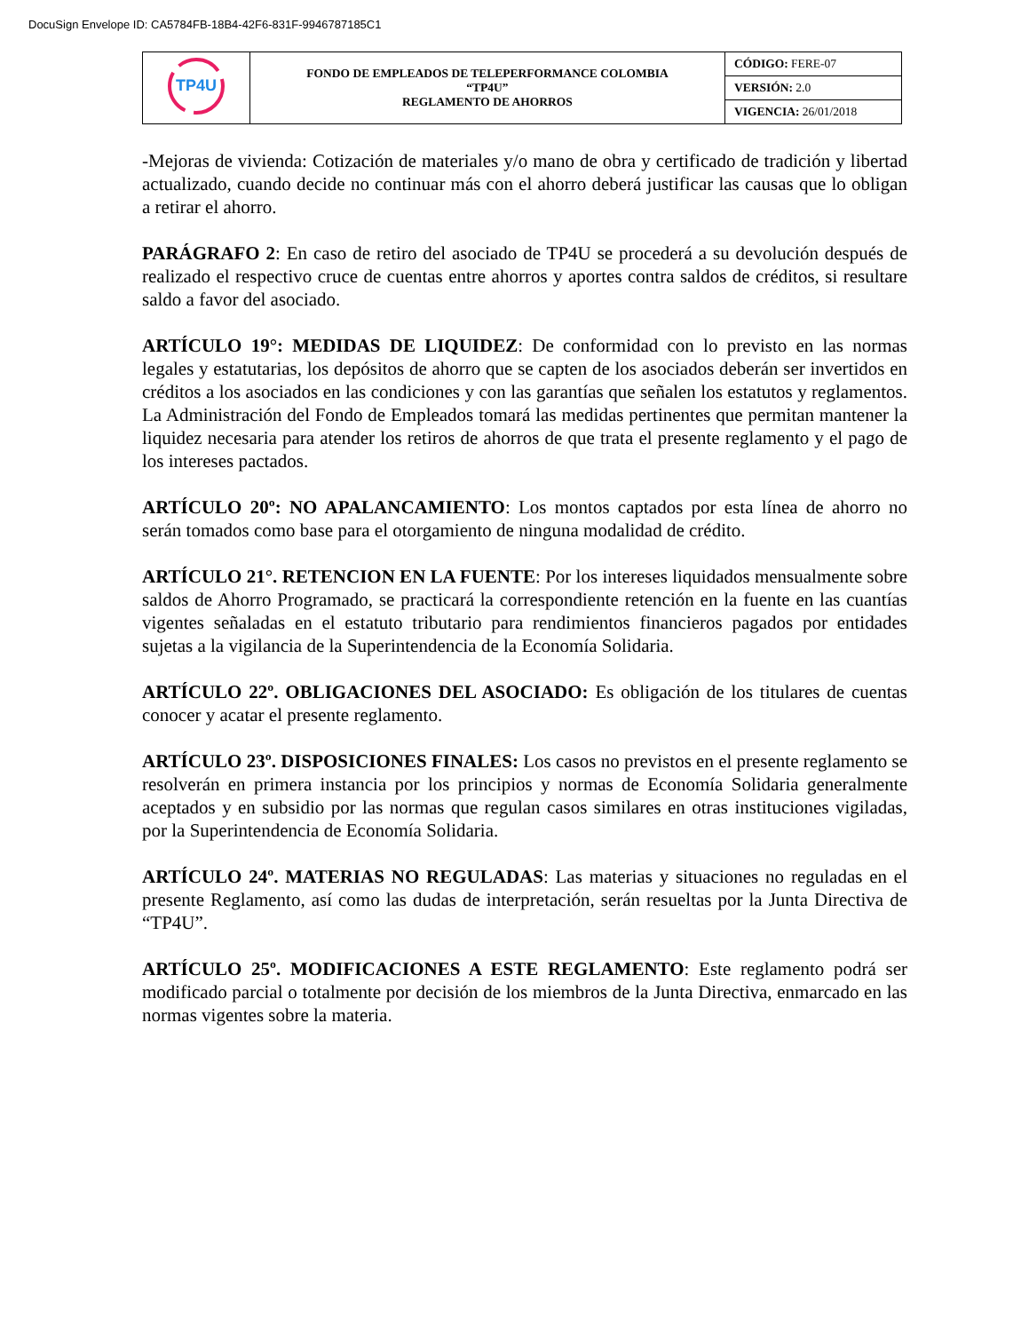DocuSign Envelope ID: CA5784FB-18B4-42F6-831F-9946787185C1
| TP4U | FONDO DE EMPLEADOS DE TELEPERFORMANCE COLOMBIA “TP4U” REGLAMENTO DE AHORROS | CÓDIGO: FERE-07 |
| | | VERSIÓN: 2.0 |
| | | VIGENCIA: 26/01/2018 |
-Mejoras de vivienda: Cotización de materiales y/o mano de obra y certificado de tradición y libertad actualizado, cuando decide no continuar más con el ahorro deberá justificar las causas que lo obligan a retirar el ahorro.
PARÁGRAFO 2: En caso de retiro del asociado de TP4U se procederá a su devolución después de realizado el respectivo cruce de cuentas entre ahorros y aportes contra saldos de créditos, si resultare saldo a favor del asociado.
ARTÍCULO 19°: MEDIDAS DE LIQUIDEZ: De conformidad con lo previsto en las normas legales y estatutarias, los depósitos de ahorro que se capten de los asociados deberán ser invertidos en créditos a los asociados en las condiciones y con las garantías que señalen los estatutos y reglamentos. La Administración del Fondo de Empleados tomará las medidas pertinentes que permitan mantener la liquidez necesaria para atender los retiros de ahorros de que trata el presente reglamento y el pago de los intereses pactados.
ARTÍCULO 20º: NO APALANCAMIENTO: Los montos captados por esta línea de ahorro no serán tomados como base para el otorgamiento de ninguna modalidad de crédito.
ARTÍCULO 21°. RETENCION EN LA FUENTE: Por los intereses liquidados mensualmente sobre saldos de Ahorro Programado, se practicará la correspondiente retención en la fuente en las cuantías vigentes señaladas en el estatuto tributario para rendimientos financieros pagados por entidades sujetas a la vigilancia de la Superintendencia de la Economía Solidaria.
ARTÍCULO 22º. OBLIGACIONES DEL ASOCIADO: Es obligación de los titulares de cuentas conocer y acatar el presente reglamento.
ARTÍCULO 23º. DISPOSICIONES FINALES: Los casos no previstos en el presente reglamento se resolverán en primera instancia por los principios y normas de Economía Solidaria generalmente aceptados y en subsidio por las normas que regulan casos similares en otras instituciones vigiladas, por la Superintendencia de Economía Solidaria.
ARTÍCULO 24º. MATERIAS NO REGULADAS: Las materias y situaciones no reguladas en el presente Reglamento, así como las dudas de interpretación, serán resueltas por la Junta Directiva de “TP4U”.
ARTÍCULO 25º. MODIFICACIONES A ESTE REGLAMENTO: Este reglamento podrá ser modificado parcial o totalmente por decisión de los miembros de la Junta Directiva, enmarcado en las normas vigentes sobre la materia.